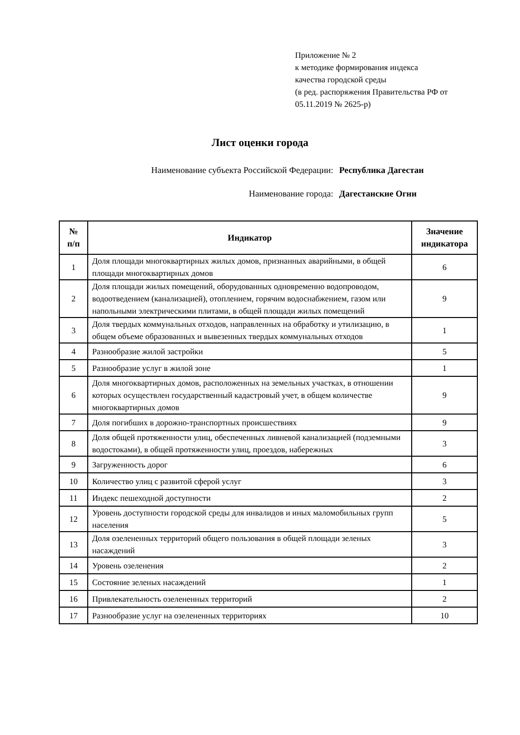Приложение № 2
к методике формирования индекса
качества городской среды
(в ред. распоряжения Правительства РФ от
05.11.2019 № 2625-р)
Лист оценки города
Наименование субъекта Российской Федерации: Республика Дагестан
Наименование города: Дагестанские Огни
| № п/п | Индикатор | Значение индикатора |
| --- | --- | --- |
| 1 | Доля площади многоквартирных жилых домов, признанных аварийными, в общей площади многоквартирных домов | 6 |
| 2 | Доля площади жилых помещений, оборудованных одновременно водопроводом, водоотведением (канализацией), отоплением, горячим водоснабжением, газом или напольными электрическими плитами, в общей площади жилых помещений | 9 |
| 3 | Доля твердых коммунальных отходов, направленных на обработку и утилизацию, в общем объеме образованных и вывезенных твердых коммунальных отходов | 1 |
| 4 | Разнообразие жилой застройки | 5 |
| 5 | Разнообразие услуг в жилой зоне | 1 |
| 6 | Доля многоквартирных домов, расположенных на земельных участках, в отношении которых осуществлен государственный кадастровый учет, в общем количестве многоквартирных домов | 9 |
| 7 | Доля погибших в дорожно-транспортных происшествиях | 9 |
| 8 | Доля общей протяженности улиц, обеспеченных ливневой канализацией (подземными водостоками), в общей протяженности улиц, проездов, набережных | 3 |
| 9 | Загруженность дорог | 6 |
| 10 | Количество улиц с развитой сферой услуг | 3 |
| 11 | Индекс пешеходной доступности | 2 |
| 12 | Уровень доступности городской среды для инвалидов и иных маломобильных групп населения | 5 |
| 13 | Доля озелененных территорий общего пользования в общей площади зеленых насаждений | 3 |
| 14 | Уровень озеленения | 2 |
| 15 | Состояние зеленых насаждений | 1 |
| 16 | Привлекательность озелененных территорий | 2 |
| 17 | Разнообразие услуг на озелененных территориях | 10 |